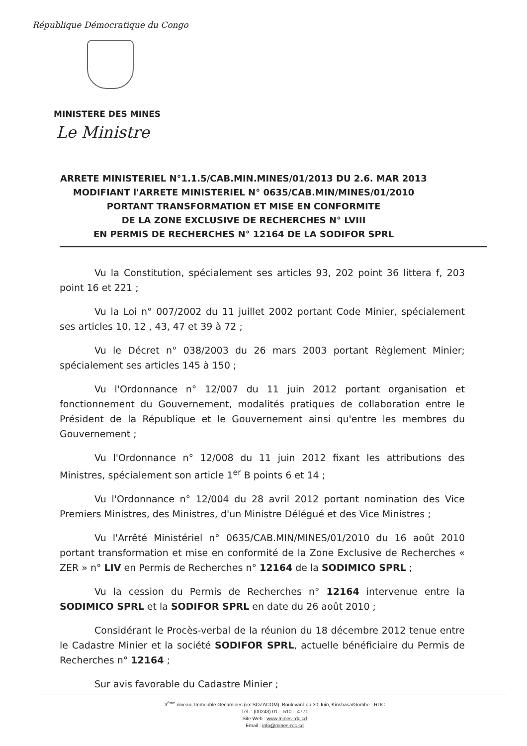République Démocratique du Congo
MINISTERE DES MINES
Le Ministre
ARRETE MINISTERIEL N°1.1.5/CAB.MIN.MINES/01/2013 DU 2.6. MAR 2013
MODIFIANT l'ARRETE MINISTERIEL N° 0635/CAB.MIN/MINES/01/2010
PORTANT TRANSFORMATION ET MISE EN CONFORMITE
DE LA ZONE EXCLUSIVE DE RECHERCHES N° LVIII
EN PERMIS DE RECHERCHES N° 12164 DE LA SODIFOR SPRL
Vu la Constitution, spécialement ses articles 93, 202 point 36 littera f, 203 point 16 et 221 ;
Vu la Loi n° 007/2002 du 11 juillet 2002 portant Code Minier, spécialement ses articles 10, 12 , 43, 47 et 39 à 72 ;
Vu le Décret n° 038/2003 du 26 mars 2003 portant Règlement Minier; spécialement ses articles 145 à 150 ;
Vu l'Ordonnance n° 12/007 du 11 juin 2012 portant organisation et fonctionnement du Gouvernement, modalités pratiques de collaboration entre le Président de la République et le Gouvernement ainsi qu'entre les membres du Gouvernement ;
Vu l'Ordonnance n° 12/008 du 11 juin 2012 fixant les attributions des Ministres, spécialement son article 1<sup>er</sup> B points 6 et 14 ;
Vu l'Ordonnance n° 12/004 du 28 avril 2012 portant nomination des Vice Premiers Ministres, des Ministres, d'un Ministre Délégué et des Vice Ministres ;
Vu l'Arrêté Ministériel n° 0635/CAB.MIN/MINES/01/2010 du 16 août 2010 portant transformation et mise en conformité de la Zone Exclusive de Recherches « ZER » n° LIV en Permis de Recherches n° 12164 de la SODIMICO SPRL ;
Vu la cession du Permis de Recherches n° 12164 intervenue entre la SODIMICO SPRL et la SODIFOR SPRL en date du 26 août 2010 ;
Considérant le Procès-verbal de la réunion du 18 décembre 2012 tenue entre le Cadastre Minier et la société SODIFOR SPRL, actuelle bénéficiaire du Permis de Recherches n° 12164 ;
Sur avis favorable du Cadastre Minier ;
3<sup>ème</sup> niveau, Immeuble Gécamines (ex-SOZACOM), Boulevard du 30 Juin, Kinshasa/Gombe - RDC
Tél. : (00243) 01 – 510 – 4771
Site Web : www.mines-rdc.cd
Email : info@mines-rdc.cd